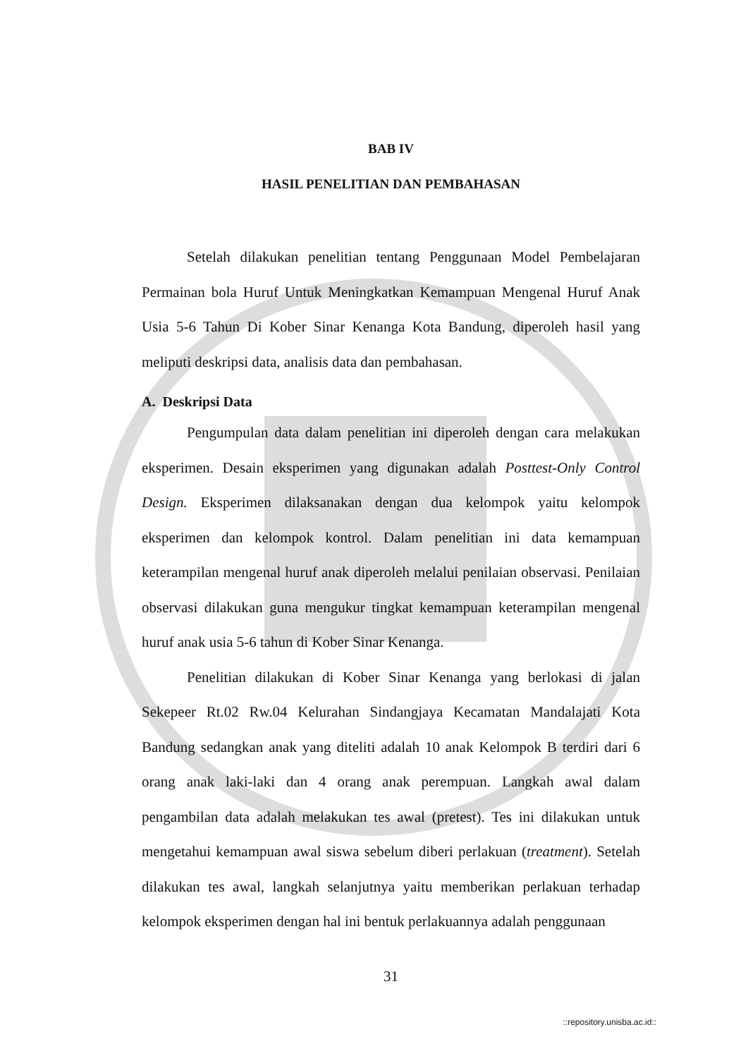BAB IV
HASIL PENELITIAN DAN PEMBAHASAN
Setelah dilakukan penelitian tentang Penggunaan Model Pembelajaran Permainan bola Huruf Untuk Meningkatkan Kemampuan Mengenal Huruf Anak Usia 5-6 Tahun Di Kober Sinar Kenanga Kota Bandung, diperoleh hasil yang meliputi deskripsi data, analisis data dan pembahasan.
A. Deskripsi Data
Pengumpulan data dalam penelitian ini diperoleh dengan cara melakukan eksperimen. Desain eksperimen yang digunakan adalah Posttest-Only Control Design. Eksperimen dilaksanakan dengan dua kelompok yaitu kelompok eksperimen dan kelompok kontrol. Dalam penelitian ini data kemampuan keterampilan mengenal huruf anak diperoleh melalui penilaian observasi. Penilaian observasi dilakukan guna mengukur tingkat kemampuan keterampilan mengenal huruf anak usia 5-6 tahun di Kober Sinar Kenanga.
Penelitian dilakukan di Kober Sinar Kenanga yang berlokasi di jalan Sekepeer Rt.02 Rw.04 Kelurahan Sindangjaya Kecamatan Mandalajati Kota Bandung sedangkan anak yang diteliti adalah 10 anak Kelompok B terdiri dari 6 orang anak laki-laki dan 4 orang anak perempuan. Langkah awal dalam pengambilan data adalah melakukan tes awal (pretest). Tes ini dilakukan untuk mengetahui kemampuan awal siswa sebelum diberi perlakuan (treatment). Setelah dilakukan tes awal, langkah selanjutnya yaitu memberikan perlakuan terhadap kelompok eksperimen dengan hal ini bentuk perlakuannya adalah penggunaan
31
::repository.unisba.ac.id::